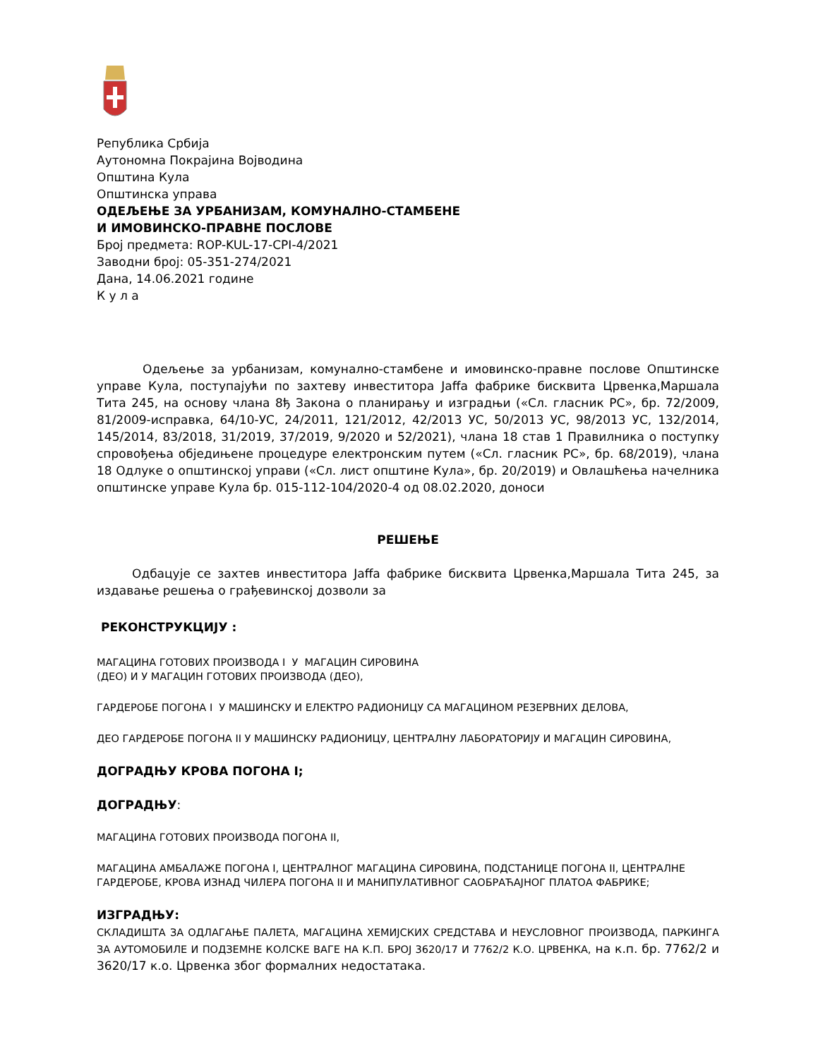Република Србија
Аутономна Покрајина Војводина
Општина Кула
Општинска управа
ОДЕЉЕЊЕ ЗА УРБАНИЗАМ, КОМУНАЛНО-СТАМБЕНЕ
И ИМОВИНСКО-ПРАВНЕ ПОСЛОВЕ
Број предмета: ROP-KUL-17-CPI-4/2021
Заводни број: 05-351-274/2021
Дана, 14.06.2021 године
К у л а
Одељење за урбанизам, комунално-стамбене и имовинско-правне послове Општинске управе Кула, поступајући по захтеву инвеститора Jaffa фабрике бисквита Црвенка,Маршала Тита 245, на основу члана 8ђ Закона о планирању и изградњи («Сл. гласник РС», бр. 72/2009, 81/2009-исправка, 64/10-УС, 24/2011, 121/2012, 42/2013 УС, 50/2013 УС, 98/2013 УС, 132/2014, 145/2014, 83/2018, 31/2019, 37/2019, 9/2020 и 52/2021), члана 18 став 1 Правилника о поступку спровођења обједињене процедуре електронским путем («Сл. гласник РС», бр. 68/2019), члана 18 Одлуке о општинској управи («Сл. лист општине Кула», бр. 20/2019) и Овлашћења начелника општинске управе Кула бр. 015-112-104/2020-4 од 08.02.2020, доноси
РЕШЕЊЕ
Одбацује се захтев инвеститора Jaffa фабрике бисквита Црвенка,Маршала Тита 245, за издавање решења о грађевинској дозволи за
РЕКОНСТРУКЦИЈУ :
МАГАЦИНА ГОТОВИХ ПРОИЗВОДА I У МАГАЦИН СИРОВИНА
(ДЕО) И У МАГАЦИН ГОТОВИХ ПРОИЗВОДА (ДЕО),
ГАРДЕРОБЕ ПОГОНА I У МАШИНСКУ И ЕЛЕКТРО РАДИОНИЦУ СА МАГАЦИНОМ РЕЗЕРВНИХ ДЕЛОВА,
ДЕО ГАРДЕРОБЕ ПОГОНА II У МАШИНСКУ РАДИОНИЦУ, ЦЕНТРАЛНУ ЛАБОРАТОРИЈУ И МАГАЦИН СИРОВИНА,
ДОГРАДЊУ КРОВА ПОГОНА I;
ДОГРАДЊУ:
МАГАЦИНА ГОТОВИХ ПРОИЗВОДА ПОГОНА II,
МАГАЦИНА АМБАЛАЖЕ ПОГОНА I, ЦЕНТРАЛНОГ МАГАЦИНА СИРОВИНА, ПОДСТАНИЦЕ ПОГОНА II, ЦЕНТРАЛНЕ ГАРДЕРОБЕ, КРОВА ИЗНАД ЧИЛЕРА ПОГОНА II И МАНИПУЛАТИВНОГ САОБРАЋАЈНОГ ПЛАТОА ФАБРИКЕ;
ИЗГРАДЊУ:
СКЛАДИШТА ЗА ОДЛАГАЊЕ ПАЛЕТА, МАГАЦИНА ХЕМИЈСКИХ СРЕДСТАВА И НЕУСЛОВНОГ ПРОИЗВОДА, ПАРКИНГА ЗА АУТОМОБИЛЕ И ПОДЗЕМНЕ КОЛСКЕ ВАГЕ НА К.П. БРОЈ 3620/17 И 7762/2 К.О. ЦРВЕНКА, на к.п. бр. 7762/2 и 3620/17 к.о. Црвенка због формалних недостатака.